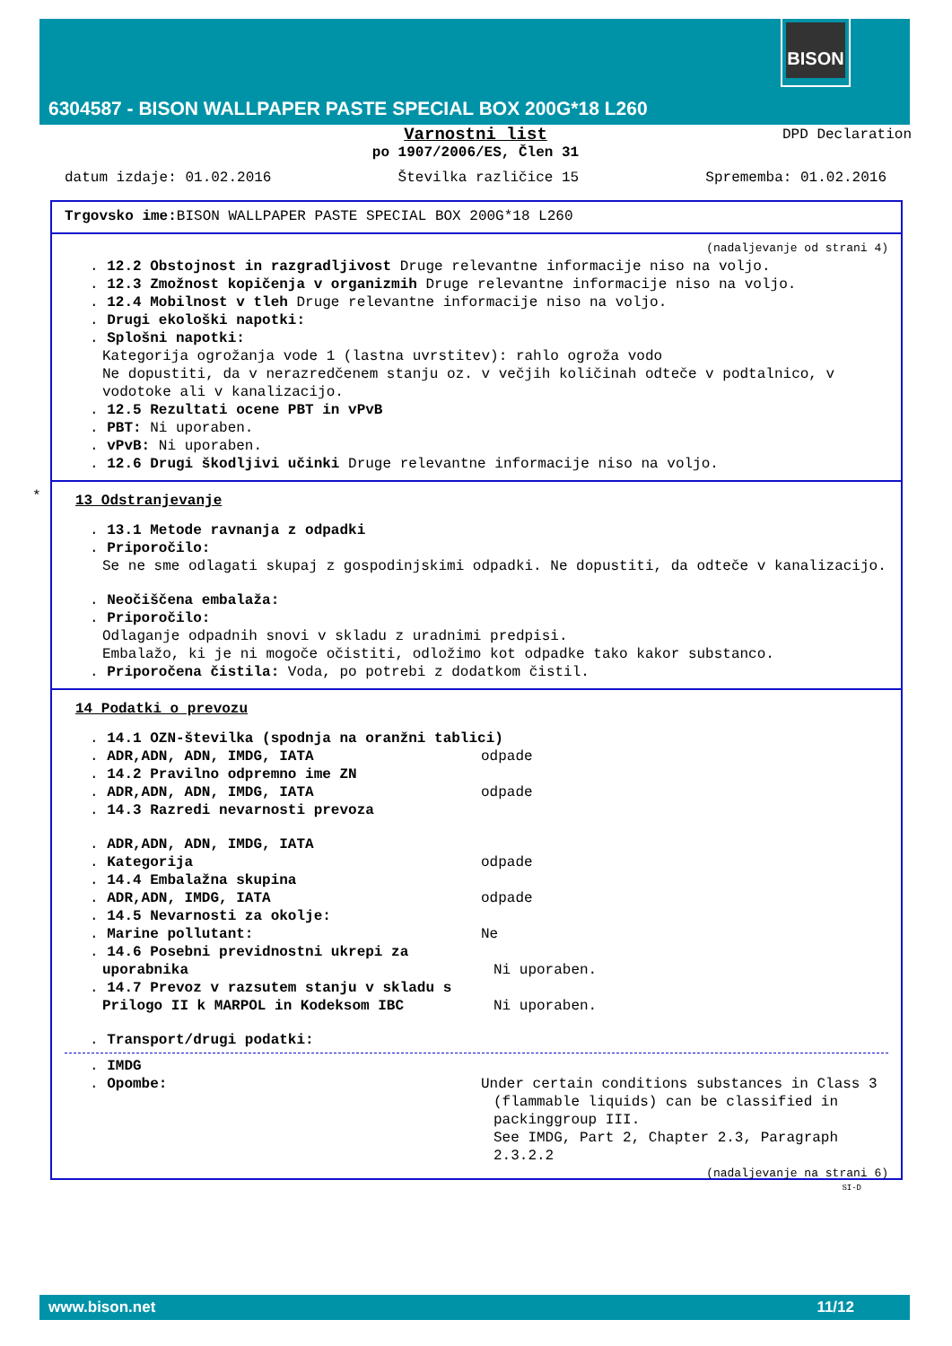BISON
6304587 - BISON WALLPAPER PASTE SPECIAL BOX 200G*18 L260
DPD Declaration
Varnostni list
po 1907/2006/ES, Člen 31
datum izdaje: 01.02.2016 Številka različice 15 Sprememba: 01.02.2016
Trgovsko ime: BISON WALLPAPER PASTE SPECIAL BOX 200G*18 L260
(nadaljevanje od strani 4)
. 12.2 Obstojnost in razgradljivost Druge relevantne informacije niso na voljo.
. 12.3 Zmožnost kopičenja v organizmih Druge relevantne informacije niso na voljo.
. 12.4 Mobilnost v tleh Druge relevantne informacije niso na voljo.
. Drugi ekološki napotki:
. Splošni napotki:
Kategorija ogrožanja vode 1 (lastna uvrstitev): rahlo ogroža vodo
Ne dopustiti, da v nerazredčenem stanju oz. v večjih količinah odteče v podtalnico, v vodotoke ali v kanalizacijo.
. 12.5 Rezultati ocene PBT in vPvB
. PBT: Ni uporaben.
. vPvB: Ni uporaben.
. 12.6 Drugi škodljivi učinki Druge relevantne informacije niso na voljo.
*
13 Odstranjevanje
. 13.1 Metode ravnanja z odpadki
. Priporočilo:
Se ne sme odlagati skupaj z gospodinjskimi odpadki. Ne dopustiti, da odteče v kanalizacijo.
. Neočiščena embalaža:
. Priporočilo:
Odlaganje odpadnih snovi v skladu z uradnimi predpisi.
Embalažo, ki je ni mogoče očistiti, odložimo kot odpadke tako kakor substanco.
. Priporočena čistila: Voda, po potrebi z dodatkom čistil.
14 Podatki o prevozu
. 14.1 OZN-številka (spodnja na oranžni tablici)
. ADR,ADN, ADN, IMDG, IATA odpade
. 14.2 Pravilno odpremno ime ZN
. ADR,ADN, ADN, IMDG, IATA odpade
. 14.3 Razredi nevarnosti prevoza
. ADR,ADN, ADN, IMDG, IATA
. Kategorija odpade
. 14.4 Embalažna skupina
. ADR,ADN, IMDG, IATA odpade
. 14.5 Nevarnosti za okolje:
. Marine pollutant: Ne
. 14.6 Posebni previdnostni ukrepi za uporabnika
Ni uporaben.
. 14.7 Prevoz v razsutem stanju v skladu s Prilogo II k MARPOL in Kodeksom IBC
Ni uporaben.
. Transport/drugi podatki:
. IMDG
. Opombe: Under certain conditions substances in Class 3 (flammable liquids) can be classified in packinggroup III.
See IMDG, Part 2, Chapter 2.3, Paragraph 2.3.2.2
(nadaljevanje na strani 6)
SI-D
www.bison.net 11/12